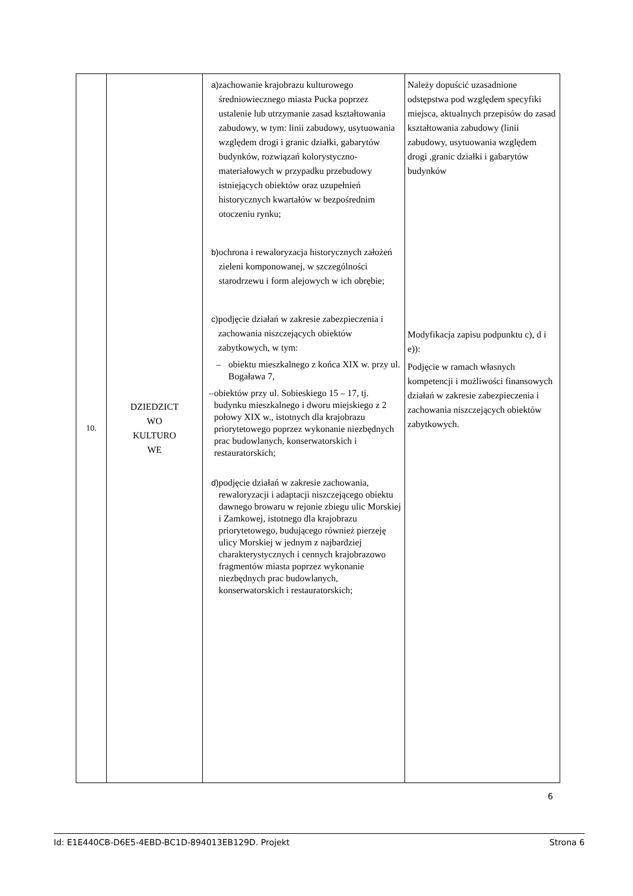| 10. | DZIEDZICT WO KULTURO WE | a) zachowanie krajobrazu kulturowego średniowiecznego miasta Pucka poprzez ustalenie lub utrzymanie zasad kształtowania zabudowy, w tym: linii zabudowy, usytuowania względem drogi i granic działki, gabarytów budynków, rozwiązań kolorystyczno-materiałowych w przypadku przebudowy istniejących obiektów oraz uzupełnień historycznych kwartałów w bezpośrednim otoczeniu rynku; b) ochrona i rewaloryzacja historycznych założeń zieleni komponowanej, w szczególności starodrzewu i form alejowych w ich obrębie; c) podjęcie działań w zakresie zabezpieczenia i zachowania niszczejących obiektów zabytkowych, w tym: – obiektu mieszkalnego z końca XIX w. przy ul. Bogaława 7, – obiektów przy ul. Sobieskiego 15 – 17, tj. budynku mieszkalnego i dworu miejskiego z 2 połowy XIX w., istotnych dla krajobrazu priorytetowego poprzez wykonanie niezbędnych prac budowlanych, konserwatorskich i restauratorskich; d) podjęcie działań w zakresie zachowania, rewaloryzacji i adaptacji niszczejącego obiektu dawnego browaru w rejonie zbiegu ulic Morskiej i Zamkowej, istotnego dla krajobrazu priorytetowego, budującego również pierzeję ulicy Morskiej w jednym z najbardziej charakterystycznych i cennych krajobrazowo fragmentów miasta poprzez wykonanie niezbędnych prac budowlanych, konserwatorskich i restauratorskich; | Należy dopuścić uzasadnione odstępstwa pod względem specyfiki miejsca, aktualnych przepisów do zasad kształtowania zabudowy (linii zabudowy, usytuowania względem drogi ,granic działki i gabarytów budynków Modyfikacja zapisu podpunktu c), d i e)): Podjęcie w ramach własnych kompetencji i możliwości finansowych działań w zakresie zabezpieczenia i zachowania niszczejących obiektów zabytkowych. |
6
Id: E1E440CB-D6E5-4EBD-BC1D-894013EB129D. Projekt Strona 6